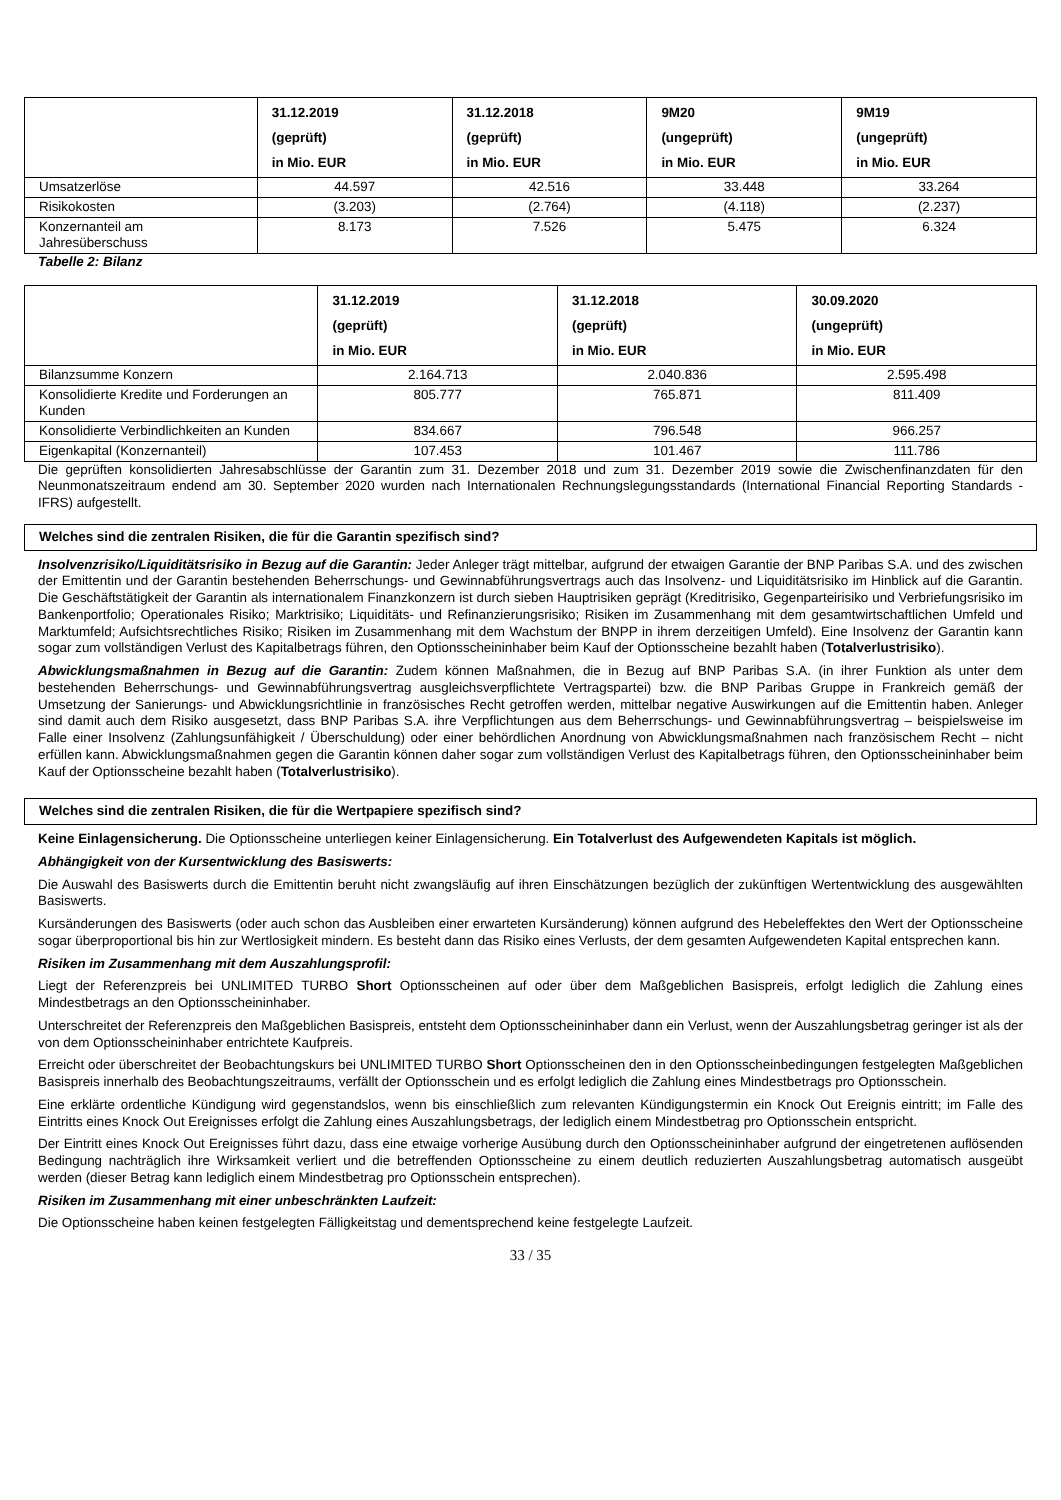| | 31.12.2019 (geprüft) in Mio. EUR | 31.12.2018 (geprüft) in Mio. EUR | 9M20 (ungeprüft) in Mio. EUR | 9M19 (ungeprüft) in Mio. EUR |
| --- | --- | --- | --- | --- |
| Umsatzerlöse | 44.597 | 42.516 | 33.448 | 33.264 |
| Risikokosten | (3.203) | (2.764) | (4.118) | (2.237) |
| Konzernanteil am Jahresüberschuss | 8.173 | 7.526 | 5.475 | 6.324 |
Tabelle 2: Bilanz
| | 31.12.2019 (geprüft) in Mio. EUR | 31.12.2018 (geprüft) in Mio. EUR | 30.09.2020 (ungeprüft) in Mio. EUR |
| --- | --- | --- | --- |
| Bilanzsumme Konzern | 2.164.713 | 2.040.836 | 2.595.498 |
| Konsolidierte Kredite und Forderungen an Kunden | 805.777 | 765.871 | 811.409 |
| Konsolidierte Verbindlichkeiten an Kunden | 834.667 | 796.548 | 966.257 |
| Eigenkapital (Konzernanteil) | 107.453 | 101.467 | 111.786 |
Die geprüften konsolidierten Jahresabschlüsse der Garantin zum 31. Dezember 2018 und zum 31. Dezember 2019 sowie die Zwischenfinanzdaten für den Neunmonatszeitraum endend am 30. September 2020 wurden nach Internationalen Rechnungslegungsstandards (International Financial Reporting Standards - IFRS) aufgestellt.
Welches sind die zentralen Risiken, die für die Garantin spezifisch sind?
Insolvenzrisiko/Liquiditätsrisiko in Bezug auf die Garantin: Jeder Anleger trägt mittelbar, aufgrund der etwaigen Garantie der BNP Paribas S.A. und des zwischen der Emittentin und der Garantin bestehenden Beherrschungs- und Gewinnabführungsvertrags auch das Insolvenz- und Liquiditätsrisiko im Hinblick auf die Garantin. Die Geschäftstätigkeit der Garantin als internationalem Finanzkonzern ist durch sieben Hauptrisiken geprägt (Kreditrisiko, Gegenparteirisiko und Verbriefungsrisiko im Bankenportfolio; Operationales Risiko; Marktrisiko; Liquiditäts- und Refinanzierungsrisiko; Risiken im Zusammenhang mit dem gesamtwirtschaftlichen Umfeld und Marktumfeld; Aufsichtsrechtliches Risiko; Risiken im Zusammenhang mit dem Wachstum der BNPP in ihrem derzeitigen Umfeld). Eine Insolvenz der Garantin kann sogar zum vollständigen Verlust des Kapitalbetrags führen, den Optionsscheininhaber beim Kauf der Optionsscheine bezahlt haben (Totalverlustrisiko).
Abwicklungsmaßnahmen in Bezug auf die Garantin: Zudem können Maßnahmen, die in Bezug auf BNP Paribas S.A. (in ihrer Funktion als unter dem bestehenden Beherrschungs- und Gewinnabführungsvertrag ausgleichsverpflichtete Vertragspartei) bzw. die BNP Paribas Gruppe in Frankreich gemäß der Umsetzung der Sanierungs- und Abwicklungsrichtlinie in französisches Recht getroffen werden, mittelbar negative Auswirkungen auf die Emittentin haben. Anleger sind damit auch dem Risiko ausgesetzt, dass BNP Paribas S.A. ihre Verpflichtungen aus dem Beherrschungs- und Gewinnabführungsvertrag – beispielsweise im Falle einer Insolvenz (Zahlungsunfähigkeit / Überschuldung) oder einer behördlichen Anordnung von Abwicklungsmaßnahmen nach französischem Recht – nicht erfüllen kann. Abwicklungsmaßnahmen gegen die Garantin können daher sogar zum vollständigen Verlust des Kapitalbetrags führen, den Optionsscheininhaber beim Kauf der Optionsscheine bezahlt haben (Totalverlustrisiko).
Welches sind die zentralen Risiken, die für die Wertpapiere spezifisch sind?
Keine Einlagensicherung. Die Optionsscheine unterliegen keiner Einlagensicherung. Ein Totalverlust des Aufgewendeten Kapitals ist möglich.
Abhängigkeit von der Kursentwicklung des Basiswerts:
Die Auswahl des Basiswerts durch die Emittentin beruht nicht zwangsläufig auf ihren Einschätzungen bezüglich der zukünftigen Wertentwicklung des ausgewählten Basiswerts.
Kursänderungen des Basiswerts (oder auch schon das Ausbleiben einer erwarteten Kursänderung) können aufgrund des Hebeleffektes den Wert der Optionsscheine sogar überproportional bis hin zur Wertlosigkeit mindern. Es besteht dann das Risiko eines Verlusts, der dem gesamten Aufgewendeten Kapital entsprechen kann.
Risiken im Zusammenhang mit dem Auszahlungsprofil:
Liegt der Referenzpreis bei UNLIMITED TURBO Short Optionsscheinen auf oder über dem Maßgeblichen Basispreis, erfolgt lediglich die Zahlung eines Mindestbetrags an den Optionsscheininhaber.
Unterschreitet der Referenzpreis den Maßgeblichen Basispreis, entsteht dem Optionsscheininhaber dann ein Verlust, wenn der Auszahlungsbetrag geringer ist als der von dem Optionsscheininhaber entrichtete Kaufpreis.
Erreicht oder überschreitet der Beobachtungskurs bei UNLIMITED TURBO Short Optionsscheinen den in den Optionsscheinbedingungen festgelegten Maßgeblichen Basispreis innerhalb des Beobachtungszeitraums, verfällt der Optionsschein und es erfolgt lediglich die Zahlung eines Mindestbetrags pro Optionsschein.
Eine erklärte ordentliche Kündigung wird gegenstandslos, wenn bis einschließlich zum relevanten Kündigungstermin ein Knock Out Ereignis eintritt; im Falle des Eintritts eines Knock Out Ereignisses erfolgt die Zahlung eines Auszahlungsbetrags, der lediglich einem Mindestbetrag pro Optionsschein entspricht.
Der Eintritt eines Knock Out Ereignisses führt dazu, dass eine etwaige vorherige Ausübung durch den Optionsscheininhaber aufgrund der eingetretenen auflösenden Bedingung nachträglich ihre Wirksamkeit verliert und die betreffenden Optionsscheine zu einem deutlich reduzierten Auszahlungsbetrag automatisch ausgeübt werden (dieser Betrag kann lediglich einem Mindestbetrag pro Optionsschein entsprechen).
Risiken im Zusammenhang mit einer unbeschränkten Laufzeit:
Die Optionsscheine haben keinen festgelegten Fälligkeitstag und dementsprechend keine festgelegte Laufzeit.
33 / 35